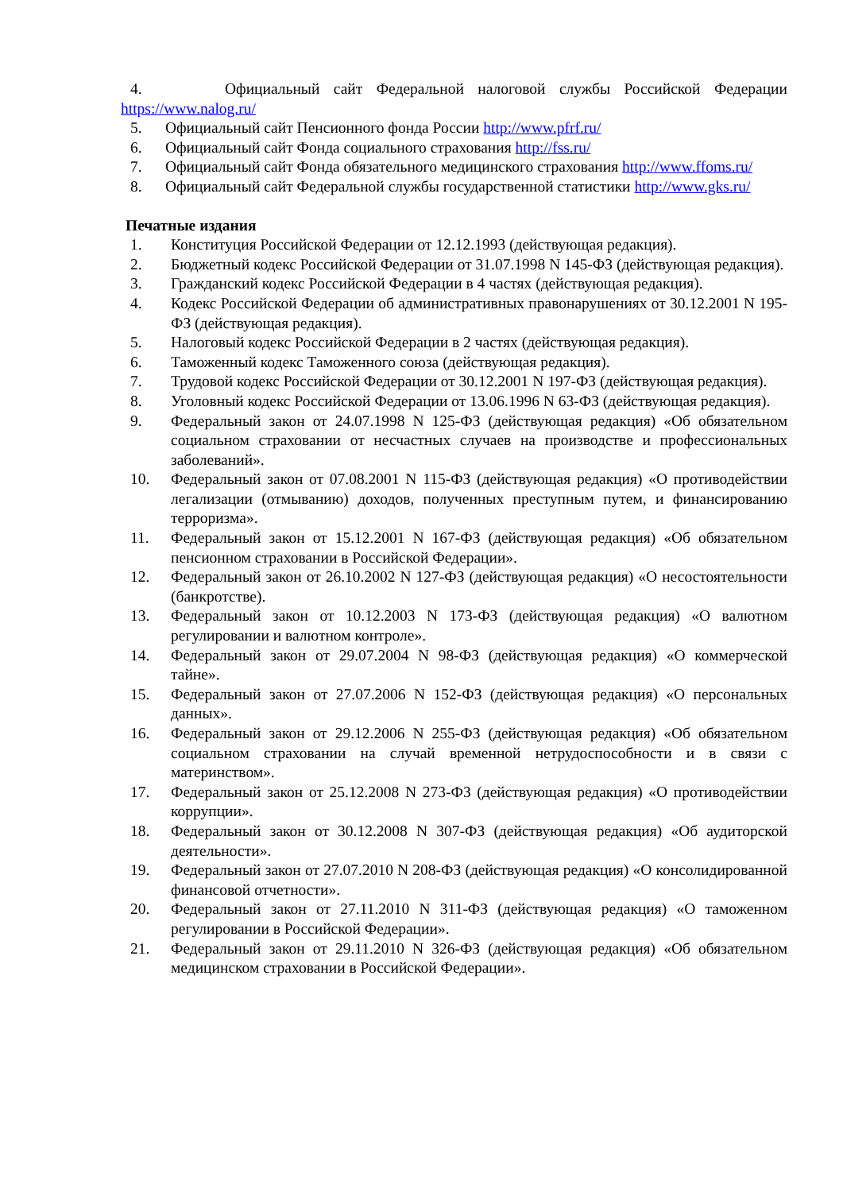4. Официальный сайт Федеральной налоговой службы Российской Федерации https://www.nalog.ru/
5. Официальный сайт Пенсионного фонда России http://www.pfrf.ru/
6. Официальный сайт Фонда социального страхования http://fss.ru/
7. Официальный сайт Фонда обязательного медицинского страхования http://www.ffoms.ru/
8. Официальный сайт Федеральной службы государственной статистики http://www.gks.ru/
Печатные издания
1. Конституция Российской Федерации от 12.12.1993 (действующая редакция).
2. Бюджетный кодекс Российской Федерации от 31.07.1998 N 145-ФЗ (действующая редакция).
3. Гражданский кодекс Российской Федерации в 4 частях (действующая редакция).
4. Кодекс Российской Федерации об административных правонарушениях от 30.12.2001 N 195-ФЗ (действующая редакция).
5. Налоговый кодекс Российской Федерации в 2 частях (действующая редакция).
6. Таможенный кодекс Таможенного союза (действующая редакция).
7. Трудовой кодекс Российской Федерации от 30.12.2001 N 197-ФЗ (действующая редакция).
8. Уголовный кодекс Российской Федерации от 13.06.1996 N 63-ФЗ (действующая редакция).
9. Федеральный закон от 24.07.1998 N 125-ФЗ (действующая редакция) «Об обязательном социальном страховании от несчастных случаев на производстве и профессиональных заболеваний».
10. Федеральный закон от 07.08.2001 N 115-ФЗ (действующая редакция) «О противодействии легализации (отмыванию) доходов, полученных преступным путем, и финансированию терроризма».
11. Федеральный закон от 15.12.2001 N 167-ФЗ (действующая редакция) «Об обязательном пенсионном страховании в Российской Федерации».
12. Федеральный закон от 26.10.2002 N 127-ФЗ (действующая редакция) «О несостоятельности (банкротстве).
13. Федеральный закон от 10.12.2003 N 173-ФЗ (действующая редакция) «О валютном регулировании и валютном контроле».
14. Федеральный закон от 29.07.2004 N 98-ФЗ (действующая редакция) «О коммерческой тайне».
15. Федеральный закон от 27.07.2006 N 152-ФЗ (действующая редакция) «О персональных данных».
16. Федеральный закон от 29.12.2006 N 255-ФЗ (действующая редакция) «Об обязательном социальном страховании на случай временной нетрудоспособности и в связи с материнством».
17. Федеральный закон от 25.12.2008 N 273-ФЗ (действующая редакция) «О противодействии коррупции».
18. Федеральный закон от 30.12.2008 N 307-ФЗ (действующая редакция) «Об аудиторской деятельности».
19. Федеральный закон от 27.07.2010 N 208-ФЗ (действующая редакция) «О консолидированной финансовой отчетности».
20. Федеральный закон от 27.11.2010 N 311-ФЗ (действующая редакция) «О таможенном регулировании в Российской Федерации».
21. Федеральный закон от 29.11.2010 N 326-ФЗ (действующая редакция) «Об обязательном медицинском страховании в Российской Федерации».